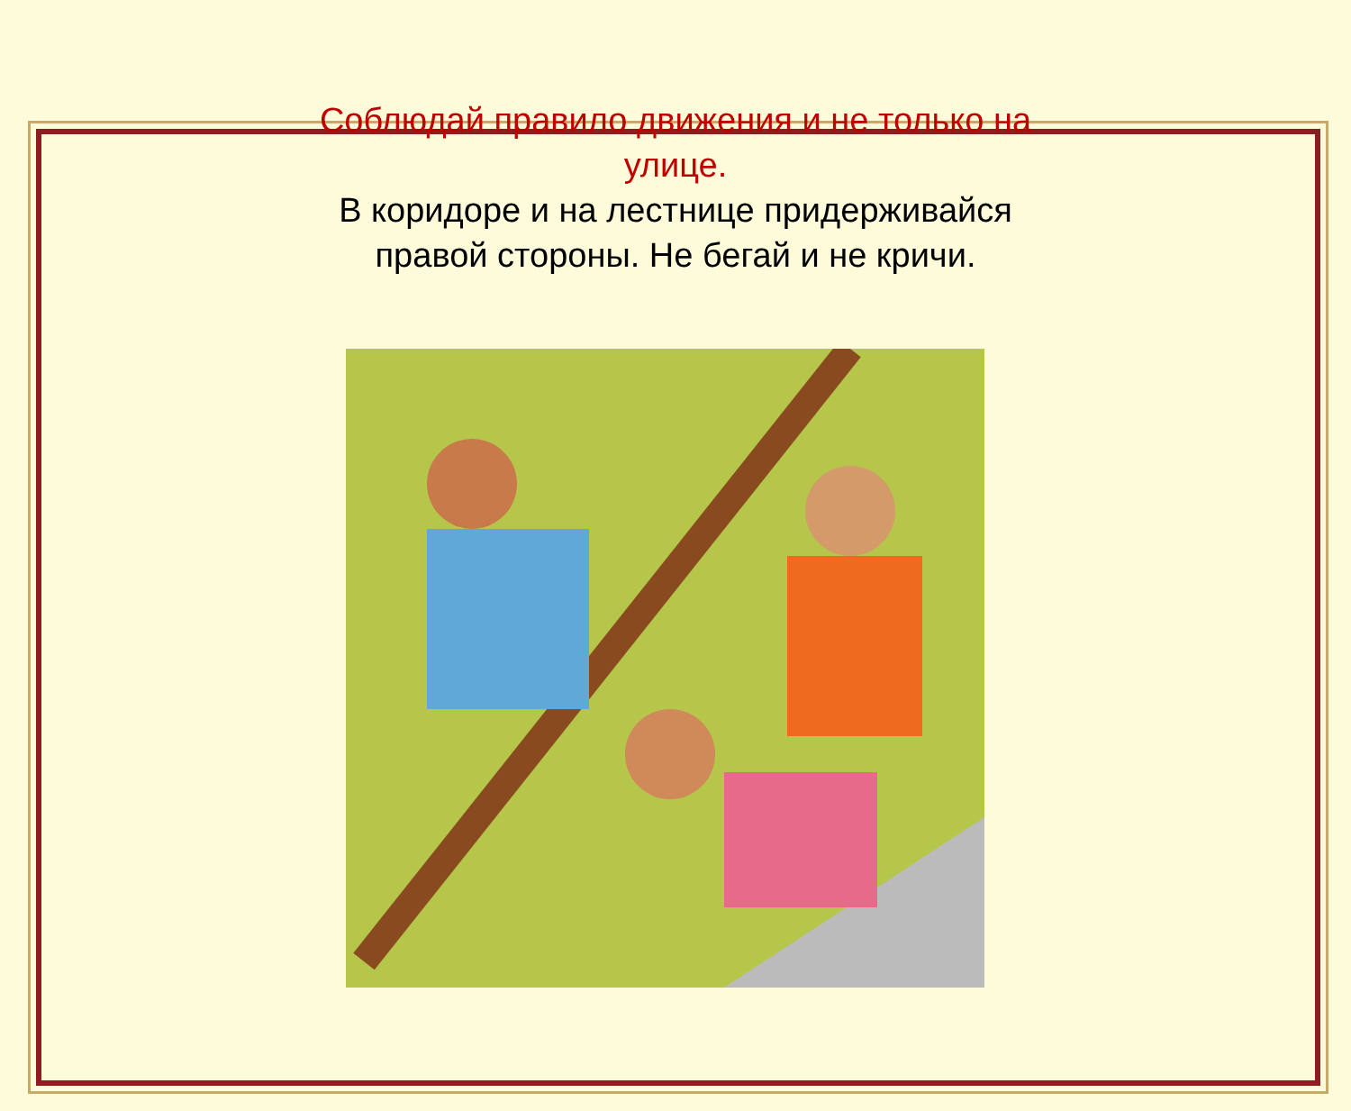Соблюдай правило движения и не только на улице.
В коридоре и на лестнице придерживайся правой стороны. Не бегай и не кричи.